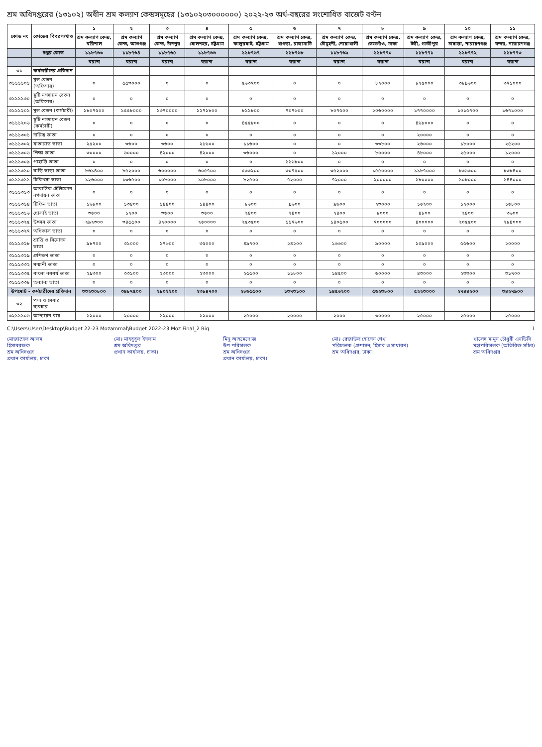শ্রম অধিদপ্তরের (১৩১০২) অধীন শ্রম কল্যাণ কেন্দ্রসমূহের (১৩১০২০৩০০০০০০) ২০২২-২৩ অর্থ-বছরের সংশোধিত বাজেট বণ্টন
| কোড নং | কোডের বিবরণ/খাত | ১ | ২ | ৩ | ৪ | ৫ | ৬ | ৭ | ৮ | ৯ | ১০ | ১১ |
| --- | --- | --- | --- | --- | --- | --- | --- | --- | --- | --- | --- | --- |
| | | শ্রম কল্যাণ কেন্দ্র, বরিশাল | শ্রম কল্যাণ কেন্দ্র, আশুগঞ্জ | শ্রম কল্যাণ কেন্দ্র, চাঁদপুর | শ্রম কল্যাণ কেন্দ্র, ষোলশহর, চট্টগ্রাম | শ্রম কল্যাণ কেন্দ্র, কালুরঘাট, চট্টগ্রাম | শ্রম কল্যাণ কেন্দ্র, খাগড়া, রাঙ্গামাটি | শ্রম কল্যাণ কেন্দ্র, চৌমুহনী, নোয়াখালী | শ্রম কল্যাণ কেন্দ্র, তেজগাঁও, ঢাকা | শ্রম কল্যাণ কেন্দ্র, টঙ্গী, গাজীপুর | শ্রম কল্যাণ কেন্দ্র, চাষাড়া, নারায়ণগঞ্জ | শ্রম কল্যাণ কেন্দ্র, বন্দর, নারায়ণগঞ্জ |
| | দপ্তর কোড | ১১৮৭৬৩ | ১১৮৭৬৪ | ১১৮৭৬৫ | ১১৮৭৬৬ | ১১৮৭৬৭ | ১১৮৭৬৮ | ১১৮৭৬৯ | ১১৮৭৭০ | ১১৮৭৭১ | ১১৮৭৭২ | ১১৮৭৭৩ |
| | | বরাদ্দ | বরাদ্দ | বরাদ্দ | বরাদ্দ | বরাদ্দ | বরাদ্দ | বরাদ্দ | বরাদ্দ | বরাদ্দ | বরাদ্দ | বরাদ্দ |
| ৩১ | কর্মচারীদের প্রতিদান | | | | | | | | | | | |
| ৩১১১১০১ | মূল বেতন (অফিসার) | ০ | ৫৫৩০০০ | ০ | ০ | ৫৬৩৭০০ | ০ | ০ | ৮২০০০ | ৮২৫০০০ | ৩৮৯৬০০ | ৩৭১০০০ |
| ৩১১১১৩০ | ছুটি নগদায়ন বেতন (অফিসার) | ০ | ০ | ০ | ০ | ০ | ০ | ০ | ০ | ০ | ০ | ০ |
| ৩১১১২০১ | মূল বেতন (কর্মচারী) | ১৮০৭৫০০ | ১৫৫৮০০০ | ১৩৭০০০০ | ১২৭১৮০০ | ৮১১৮০০ | ৭০৭৬০০ | ৮০৭৫০০ | ২০৬০০০০ | ১৭৭০০০০ | ১০১৫৭০০ | ১৬৭১০০০ |
| ৩১১১২০৬ | ছুটি নগদায়ন বেতন (কর্মচারী) | ০ | ০ | ০ | ০ | ৪৫৫৮০০ | ০ | ০ | ০ | ৪৬৮০০০ | ০ | ০ |
| ৩১১১৩০১ | দায়িত্ব ভাতা | ০ | ০ | ০ | ০ | ০ | ০ | ০ | ০ | ২০০০০ | ০ | ০ |
| ৩১১১৩০২ | যাতায়াত ভাতা | ২৫২০০ | ৩৬০০ | ৩৬০০ | ২১৬০০ | ১১৬০০ | ০ | ০ | ৩৩৮০০ | ২৬০০০ | ১৮০০০ | ২৫২০০ |
| ৩১১১৩০৬ | শিক্ষা ভাতা | ৩০০০০ | ৬০০০০ | ৪২০০০ | ৪২০০০ | ৩৬০০০ | ০ | ১২০০০ | ৮০০০০ | ৪৮০০০ | ২৫০০০ | ১২০০০ |
| ৩১১১৩০৯ | পাহাড়ি ভাতা | ০ | ০ | ০ | ০ | ০ | ১১৬৮০০ | ০ | ০ | ০ | ০ | ০ |
| ৩১১১৩১০ | বাড়ি ভাড়া ভাতা | ৮৬১৪০০ | ৮৫২০০০ | ৬০০০০০ | ৬০৫৭০০ | ৫৩৩২০০ | ৩০৭৫০০ | ৩৫২০০০ | ১৫৫০০০০ | ১১৮৭০০০ | ৮৩৬৩০০ | ৮৩৮৪০০ |
| ৩১১১৩১১ | চিকিৎসা ভাতা | ১২৬০০০ | ১৩৬৫০০ | ১০৮০০০ | ১০৮০০০ | ৮২৫০০ | ৭২০০০ | ৭২০০০ | ২০০০০০ | ১৮০০০০ | ১০৮০০০ | ১৪৪০০০ |
| ৩১১১৩১৩ | আবাসিক টেলিফোন নগদায়ন ভাতা | ০ | ০ | ০ | ০ | ০ | ০ | ০ | ০ | ০ | ০ | ০ |
| ৩১১১৩১৪ | টিফিন ভাতা | ১৬৮০০ | ১৩৪০০ | ১৪৪০০ | ১৪৪০০ | ৮৬০০ | ৯৬০০ | ৯৬০০ | ২৩০০০ | ১৬২০০ | ১২০০০ | ১৬৮০০ |
| ৩১১১৩১৬ | ধোলাই ভাতা | ৩৬০০ | ১২০০ | ৩৬০০ | ৩৬০০ | ২৪০০ | ২৪০০ | ২৪০০ | ৮০০০ | ৪৮০০ | ২৪০০ | ৩৬০০ |
| ৩১১১৩২৫ | উৎসব ভাতা | ২৯২৩০০ | ৩৪৫৫০০ | ৪২০০০০ | ২৬০০০০ | ২৫৩৫০০ | ১১৭৬০০ | ১৪০৫০০ | ৭০০০০০ | ৪০০০০০ | ২০৫৫০০ | ২৮৪০০০ |
| ৩১১১৩২৭ | অধিকাল ভাতা | ০ | ০ | ০ | ০ | ০ | ০ | ০ | ০ | ০ | ০ | ০ |
| ৩১১১৩২৮ | শ্রান্তি ও বিনোদন ভাতা | ৯৮৭০০ | ৩১০০০ | ১৭৬০০ | ৩৫০০০ | ৪৯৭০০ | ২৪২০০ | ১৬৬০০ | ৯০০০০ | ১০৯০০০ | ৫৫৬০০ | ২০০০০ |
| ৩১১১৩২৯ | প্রশিক্ষণ ভাতা | ০ | ০ | ০ | ০ | ০ | ০ | ০ | ০ | ০ | ০ | ০ |
| ৩১১১৩৩২ | সম্মানী ভাতা | ০ | ০ | ০ | ০ | ০ | ০ | ০ | ০ | ০ | ০ | ০ |
| ৩১১১৩৩৫ | বাংলা নববর্ষ ভাতা | ২৯৩০০ | ৩৩১০০ | ২৩০০০ | ২৩০০০ | ২৫৫০০ | ১১৮০০ | ১৪৫০০ | ৬০০০০ | ৪৩০০০ | ২৩৩০০ | ৩১৭০০ |
| ৩১১১৩৩৮ | অন্যান্য ভাতা | ০ | ০ | ০ | ০ | ০ | ০ | ০ | ০ | ০ | ০ | ০ |
| উপমোট - কর্মচারীদের প্রতিদান | | ৩৩২৩০৮০০ | ৩৪৮৭৫০০ | ২৮০২২০০ | ২৩৮৪৭০০ | ২৮৬৫৫০০ | ১৩৭৩১০০ | ১৪৫৬২০০ | ৫৬২৩৮০০ | ৫২২৩০০০ | ২৭৪৪২০০ | ৩৪২৭৯০০ |
| ৩২ | পণ্য ও সেবার ব্যবহার | | | | | | | | | | | |
| ৩২১১১০৬ | আপ্যায়ন ব্যয় | ১২০০০ | ২০০০০ | ১২০০০ | ১২০০০ | ২৫০০০ | ২০০০০ | ২০০০ | ৩০০০০ | ২৫০০০ | ২৫০০০ | ২৫০০০ |
C:\Users\User\Desktop\Budget 22-23 Mozammal\Budget 2022-23 Moz Final_2 Big
1
মোজাম্মেল আলম
হিসাবরক্ষক
শ্রম অধিদপ্তর
প্রধান কার্যালয়, ঢাকা
মোঃ মাহবুবুল ইসলাম
শ্রম অধিদপ্তর
প্রধান কার্যালয়, ঢাকা।
মিনু আহমেদোজ
উপ পরিচালক
শ্রম অধিদপ্তর
প্রধান কার্যালয়, ঢাকা।
মোঃ রেজাউল হোসেন শেখ
পরিচালক (প্রশাসন, হিসাব ও সাধারণ)
শ্রম অধিদপ্তর, ঢাকা।
খালেদ মামুন চৌধুরী এনডিসি
মহাপরিচালক (অতিরিক্ত সচিব)
শ্রম অধিদপ্তর